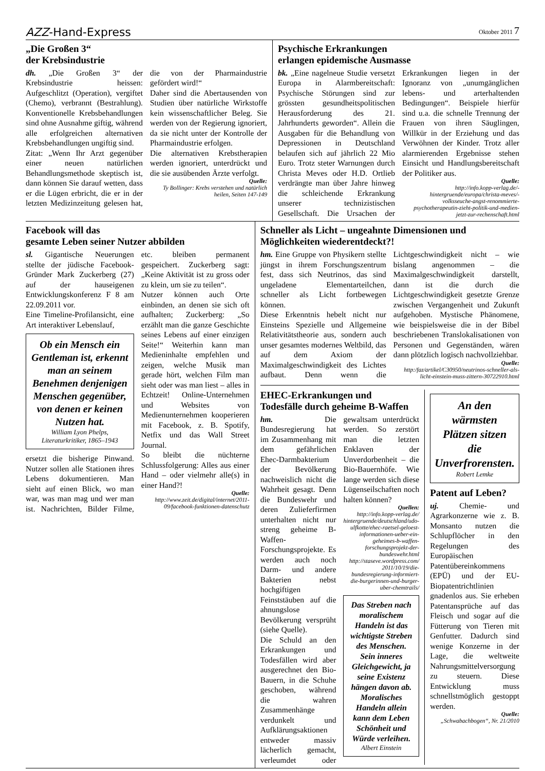AZZ-Hand-Express Oktober 2011 7
„Die Großen 3“
der Krebsindustrie
dh. „Die Großen 3“ der Krebsindustrie heissen: Aufgeschlitzt (Operation), vergiftet (Chemo), verbrannt (Bestrahlung). Konventionelle Krebsbehandlungen sind ohne Ausnahme giftig, während alle erfolgreichen alternativen Krebsbehandlungen ungiftig sind.
Zitat: „Wenn Ihr Arzt gegenüber einer neuen natürlichen Behandlungsmethode skeptisch ist, dann können Sie darauf wetten, dass er die Lügen erbricht, die er in der letzten Medizinzeitung gelesen hat, die von der Pharmaindustrie gefördert wird!“
Daher sind die Abertausenden von Studien über natürliche Wirkstoffe kein wissenschaftlicher Beleg. Sie werden von der Regierung ignoriert, da sie nicht unter der Kontrolle der Pharmaindustrie erfolgen.
Die alternativen Krebstherapien werden ignoriert, unterdrückt und die sie ausübenden Ärzte verfolgt.
Quelle:
Ty Bollinger: Krebs verstehen und natürlich heilen, Seiten 147-149
Psychische Erkrankungen
erlangen epidemische Ausmasse
bk. „Eine nagelneue Studie versetzt Europa in Alarmbereitschaft: Psychische Störungen sind zur grössten gesundheitspolitischen Herausforderung des 21. Jahrhunderts geworden“. Allein die Ausgaben für die Behandlung von Depressionen in Deutschland belaufen sich auf jährlich 22 Mio Euro. Trotz steter Warnungen durch Christa Meves oder H.D. Ortlieb verdrängte man über Jahre hinweg die schleichende Erkrankung unserer technizistischen Gesellschaft. Die Ursachen der Erkrankungen liegen in der Ignoranz von „unumgänglichen lebens- und arterhaltenden Bedingungen“. Beispiele hierfür sind u.a. die schnelle Trennung der Frauen von ihren Säuglingen, Willkür in der Erziehung und das Verwöhnen der Kinder. Trotz aller alarmierenden Ergebnisse stehen Einsicht und Handlungsbereitschaft der Politiker aus.
Quelle:
http://info.kopp-verlag.de/-hintergruende/europa/christa-meves/-volksseuche-angst-renommierte-psychotherapeutin-zieht-politik-und-medien-jetzt-zur-rechenschaft.html
Facebook will das
gesamte Leben seiner Nutzer abbilden
sl. Gigantische Neuerungen stellte der jüdische Facebook-Gründer Mark Zuckerberg (27) auf der hauseigenen Entwicklungskonferenz F 8 am 22.09.2011 vor.
Eine Timeline-Profilansicht, eine Art interaktiver Lebenslauf,
Ob ein Mensch ein Gentleman ist, erkennt man an seinem Benehmen denjenigen Menschen gegenüber, von denen er keinen Nutzen hat.
William Lyon Phelps, Literaturkritiker, 1865–1943
ersetzt die bisherige Pinwand. Nutzer sollen alle Stationen ihres Lebens dokumentieren. Man sieht auf einen Blick, wo man war, was man mag und wer man ist. Nachrichten, Bilder Filme, etc. bleiben permanent gespeichert. Zuckerberg sagt: „Keine Aktivität ist zu gross oder zu klein, um sie zu teilen“.
Nutzer können auch Orte einbinden, an denen sie sich oft aufhalten; Zuckerberg: „So erzählt man die ganze Geschichte seines Lebens auf einer einzigen Seite!“ Weiterhin kann man Medieninhalte empfehlen und zeigen, welche Musik man gerade hört, welchen Film man sieht oder was man liest – alles in Echtzeit! Online-Unternehmen und Websites von Medienunternehmen kooperieren mit Facebook, z. B. Spotify, Netfix und das Wall Street Journal.
So bleibt die nüchterne Schlussfolgerung: Alles aus einer Hand – oder vielmehr alle(s) in einer Hand?!
Quelle:
http://www.zeit.de/digital/internet/2011-09/facebook-funktionen-datenschutz
Schneller als Licht – ungeahnte Dimensionen und Möglichkeiten wiederentdeckt?!
hm. Eine Gruppe von Physikern stellte jüngst in ihrem Forschungszentrum fest, dass sich Neutrinos, das sind ungeladene Elementarteilchen, schneller als Licht fortbewegen können.
Diese Erkenntnis hebelt nicht nur Einsteins Spezielle und Allgemeine Relativitätstheorie aus, sondern auch unser gesamtes modernes Weltbild, das auf dem Axiom der Maximalgeschwindigkeit des Lichtes aufbaut. Denn wenn die Lichtgeschwindigkeit nicht – wie bislang angenommen – die Maximalgeschwindigkeit darstellt, dann ist die durch die Lichtgeschwindigkeit gesetzte Grenze zwischen Vergangenheit und Zukunft aufgehoben. Mystische Phänomene, wie beispielsweise die in der Bibel beschriebenen Translokalisationen von Personen und Gegenständen, wären dann plötzlich logisch nachvollziehbar.
Quelle:
http:/faz/artikel/C30950/neutrinos-schneller-als-licht-einstein-muss-zittern-30722910.html
EHEC-Erkrankungen und
Todesfälle durch geheime B-Waffen
hm. Die Bundesregierung hat im Zusammenhang mit dem gefährlichen Ehec-Darmbakterium der Bevölkerung nachweislich nicht die Wahrheit gesagt. Denn die Bundeswehr und deren Zulieferfirmen unterhalten nicht nur streng geheime B-Waffen-Forschungsprojekte. Es werden auch noch Darm- und andere Bakterien nebst hochgiftigen Feinststäuben auf die ahnungslose Bevölkerung versprüht (siehe Quelle).
Die Schuld an den Erkrankungen und Todesfällen wird aber ausgerechnet den Bio-Bauern, in die Schuhe geschoben, während die wahren Zusammenhänge verdunkelt und Aufklärungsaktionen entweder massiv lächerlich gemacht, verleumdet oder gewaltsam unterdrückt werden. So zerstört man die letzten Enklaven der Unverdorbenheit – die Bio-Bauernhöfe. Wie lange werden sich diese Lügenseilschaften noch halten können?
Quellen:
http://info.kopp-verlag.de/ hintergruende/deutschland/udo-ulfkotte/ehec-raetsel-geloest-informationen-ueber-ein-geheimes-b-waffen-forschungsprojekt-der-bundeswehr.html
http://staseve.wordpress.com/ 2011/10/19/die-bundesregierung-informiert-die-burgerinnen-und-burger-uber-chemtrails/
Das Streben nach moralischem Handeln ist das wichtigste Streben des Menschen. Sein inneres Gleichgewicht, ja seine Existenz hängen davon ab. Moralisches Handeln allein kann dem Leben Schönheit und Würde verleihen.
Albert Einstein
An den wärmsten Plätzen sitzen die Unverfrorensten.
Robert Lemke
Patent auf Leben?
uj. Chemie- und Agrarkonzerne wie z. B. Monsanto nutzen die Schlupflöcher in den Regelungen des Europäischen Patentübereinkommens (EPÜ) und der EU-Biopatentrichtlinien gnadenlos aus. Sie erheben Patentansprüche auf das Fleisch und sogar auf die Fütterung von Tieren mit Genfutter. Dadurch sind wenige Konzerne in der Lage, die weltweite Nahrungsmittelversorgung zu steuern. Diese Entwicklung muss schnellstmöglich gestoppt werden.
Quelle:
„Schwabachbogen“, Nr. 21/2010